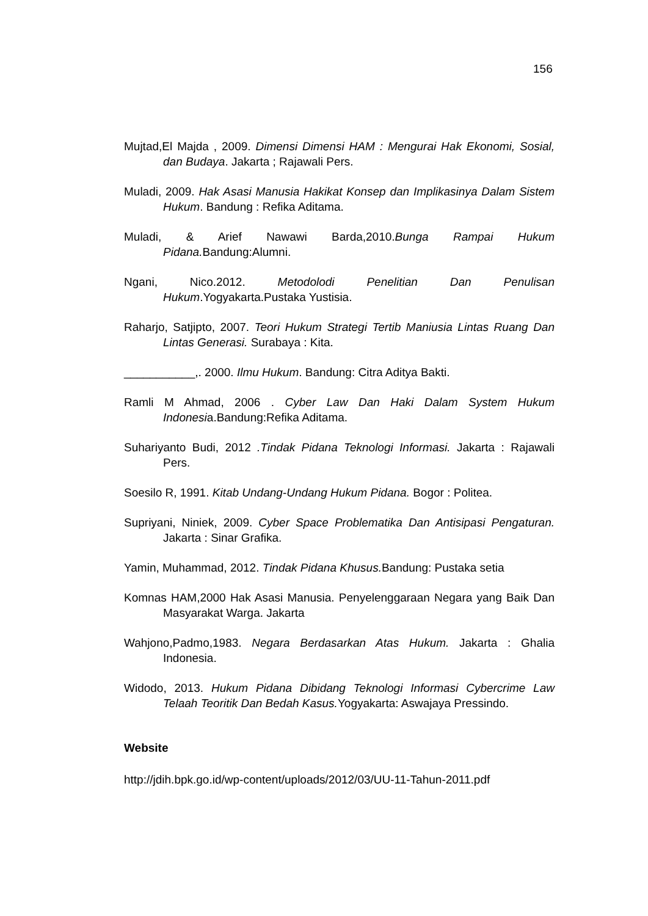156
Mujtad,El Majda , 2009. Dimensi Dimensi HAM : Mengurai Hak Ekonomi, Sosial, dan Budaya. Jakarta ; Rajawali Pers.
Muladi, 2009. Hak Asasi Manusia Hakikat Konsep dan Implikasinya Dalam Sistem Hukum. Bandung : Refika Aditama.
Muladi, & Arief Nawawi Barda,2010.Bunga Rampai Hukum Pidana. Bandung:Alumni.
Ngani, Nico.2012. Metodolodi Penelitian Dan Penulisan Hukum.Yogyakarta.Pustaka Yustisia.
Raharjo, Satjipto, 2007. Teori Hukum Strategi Tertib Maniusia Lintas Ruang Dan Lintas Generasi. Surabaya : Kita.
___________,. 2000. Ilmu Hukum. Bandung: Citra Aditya Bakti.
Ramli M Ahmad, 2006 . Cyber Law Dan Haki Dalam System Hukum Indonesia.Bandung:Refika Aditama.
Suhariyanto Budi, 2012 .Tindak Pidana Teknologi Informasi. Jakarta : Rajawali Pers.
Soesilo R, 1991. Kitab Undang-Undang Hukum Pidana. Bogor : Politea.
Supriyani, Niniek, 2009. Cyber Space Problematika Dan Antisipasi Pengaturan. Jakarta : Sinar Grafika.
Yamin, Muhammad, 2012. Tindak Pidana Khusus. Bandung: Pustaka setia
Komnas HAM,2000 Hak Asasi Manusia. Penyelenggaraan Negara yang Baik Dan Masyarakat Warga. Jakarta
Wahjono,Padmo,1983. Negara Berdasarkan Atas Hukum. Jakarta : Ghalia Indonesia.
Widodo, 2013. Hukum Pidana Dibidang Teknologi Informasi Cybercrime Law Telaah Teoritik Dan Bedah Kasus. Yogyakarta: Aswajaya Pressindo.
Website
http://jdih.bpk.go.id/wp-content/uploads/2012/03/UU-11-Tahun-2011.pdf